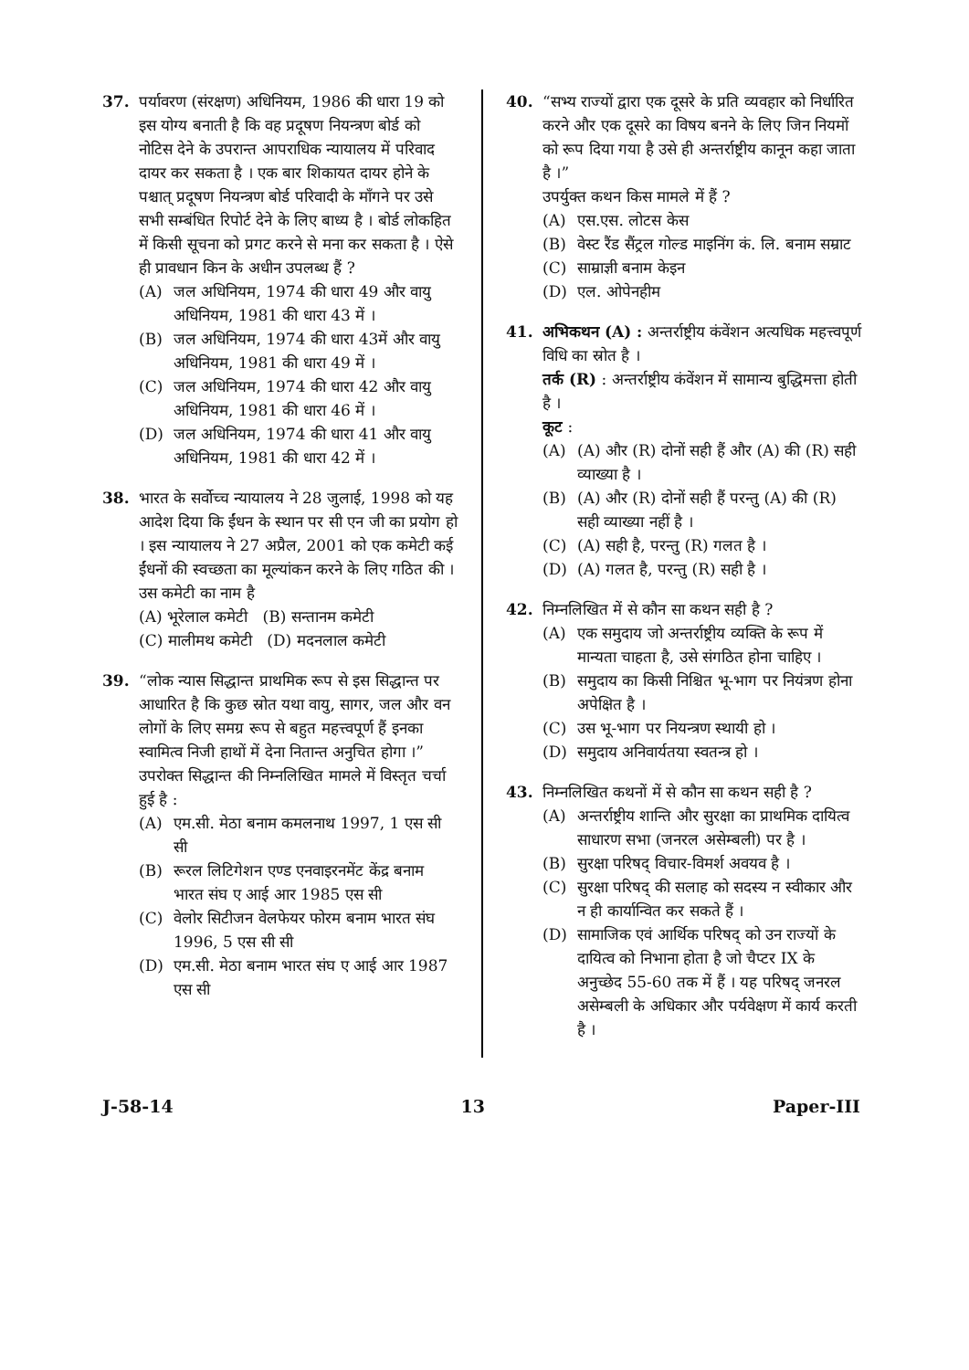37. पर्यावरण (संरक्षण) अधिनियम, 1986 की धारा 19 को इस योग्य बनाती है कि वह प्रदूषण नियन्त्रण बोर्ड को नोटिस देने के उपरान्त आपराधिक न्यायालय में परिवाद दायर कर सकता है । एक बार शिकायत दायर होने के पश्चात् प्रदूषण नियन्त्रण बोर्ड परिवादी के माँगने पर उसे सभी सम्बंधित रिपोर्ट देने के लिए बाध्य है । बोर्ड लोकहित में किसी सूचना को प्रगट करने से मना कर सकता है । ऐसे ही प्रावधान किन के अधीन उपलब्ध हैं ?
(A) जल अधिनियम, 1974 की धारा 49 और वायु अधिनियम, 1981 की धारा 43 में ।
(B) जल अधिनियम, 1974 की धारा 43में और वायु अधिनियम, 1981 की धारा 49 में ।
(C) जल अधिनियम, 1974 की धारा 42 और वायु अधिनियम, 1981 की धारा 46 में ।
(D) जल अधिनियम, 1974 की धारा 41 और वायु अधिनियम, 1981 की धारा 42 में ।
38. भारत के सर्वोच्च न्यायालय ने 28 जुलाई, 1998 को यह आदेश दिया कि ईंधन के स्थान पर सी एन जी का प्रयोग हो । इस न्यायालय ने 27 अप्रैल, 2001 को एक कमेटी कई ईंधनों की स्वच्छता का मूल्यांकन करने के लिए गठित की । उस कमेटी का नाम है
(A) भूरेलाल कमेटी (B) सन्तानम कमेटी
(C) मालीमथ कमेटी (D) मदनलाल कमेटी
39. “लोक न्यास सिद्धान्त प्राथमिक रूप से इस सिद्धान्त पर आधारित है कि कुछ स्रोत यथा वायु, सागर, जल और वन लोगों के लिए समग्र रूप से बहुत महत्त्वपूर्ण हैं इनका स्वामित्व निजी हाथों में देना नितान्त अनुचित होगा ।”
उपरोक्त सिद्धान्त की निम्नलिखित मामले में विस्तृत चर्चा हुई है :
(A) एम.सी. मेठा बनाम कमलनाथ 1997, 1 एस सी सी
(B) रूरल लिटिगेशन एण्ड एनवाइरनमेंट केंद्र बनाम भारत संघ ए आई आर 1985 एस सी
(C) वेलोर सिटीजन वेलफेयर फोरम बनाम भारत संघ 1996, 5 एस सी सी
(D) एम.सी. मेठा बनाम भारत संघ ए आई आर 1987 एस सी
40. “सभ्य राज्यों द्वारा एक दूसरे के प्रति व्यवहार को निर्धारित करने और एक दूसरे का विषय बनने के लिए जिन नियमों को रूप दिया गया है उसे ही अन्तर्राष्ट्रीय कानून कहा जाता है ।”
उपर्युक्त कथन किस मामले में हैं ?
(A) एस.एस. लोटस केस
(B) वेस्ट रैंड सैंट्रल गोल्ड माइनिंग कं. लि. बनाम सम्राट
(C) साम्राज्ञी बनाम केइन
(D) एल. ओपेनहीम
41. अभिकथन (A) : अन्तर्राष्ट्रीय कंवेंशन अत्यधिक महत्त्वपूर्ण विधि का स्रोत है ।
तर्क (R) : अन्तर्राष्ट्रीय कंवेंशन में सामान्य बुद्धिमत्ता होती है ।
कूट :
(A) (A) और (R) दोनों सही हैं और (A) की (R) सही व्याख्या है ।
(B) (A) और (R) दोनों सही हैं परन्तु (A) की (R) सही व्याख्या नहीं है ।
(C) (A) सही है, परन्तु (R) गलत है ।
(D) (A) गलत है, परन्तु (R) सही है ।
42. निम्नलिखित में से कौन सा कथन सही है ?
(A) एक समुदाय जो अन्तर्राष्ट्रीय व्यक्ति के रूप में मान्यता चाहता है, उसे संगठित होना चाहिए ।
(B) समुदाय का किसी निश्चित भू-भाग पर नियंत्रण होना अपेक्षित है ।
(C) उस भू-भाग पर नियन्त्रण स्थायी हो ।
(D) समुदाय अनिवार्यतया स्वतन्त्र हो ।
43. निम्नलिखित कथनों में से कौन सा कथन सही है ?
(A) अन्तर्राष्ट्रीय शान्ति और सुरक्षा का प्राथमिक दायित्व साधारण सभा (जनरल असेम्बली) पर है ।
(B) सुरक्षा परिषद् विचार-विमर्श अवयव है ।
(C) सुरक्षा परिषद् की सलाह को सदस्य न स्वीकार और न ही कार्यान्वित कर सकते हैं ।
(D) सामाजिक एवं आर्थिक परिषद् को उन राज्यों के दायित्व को निभाना होता है जो चैप्टर IX के अनुच्छेद 55-60 तक में हैं । यह परिषद् जनरल असेम्बली के अधिकार और पर्यवेक्षण में कार्य करती है ।
J-58-14 13 Paper-III